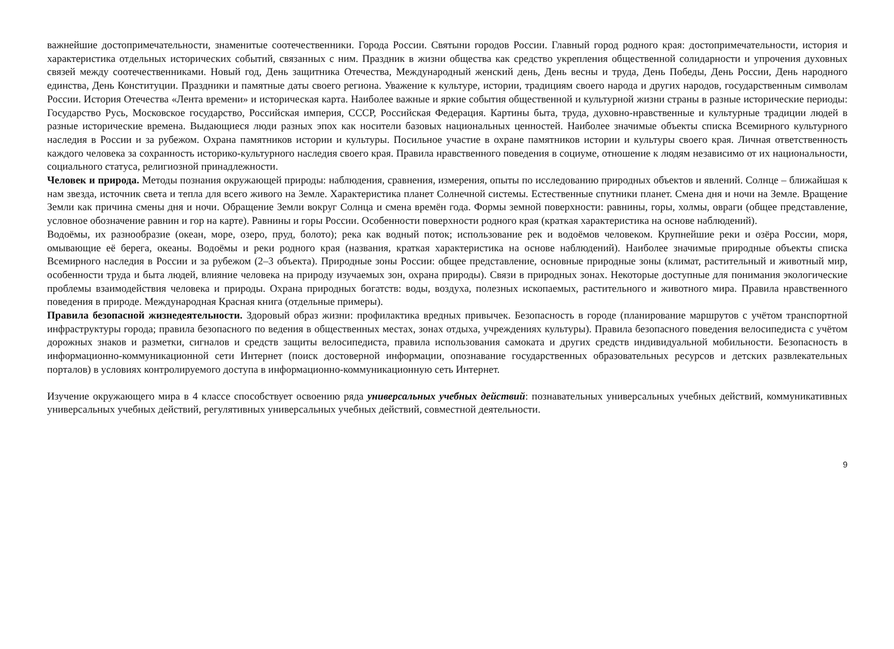важнейшие достопримечательности, знаменитые соотечественники. Города России. Святыни городов России. Главный город родного края: достопримечательности, история и характеристика отдельных исторических событий, связанных с ним. Праздник в жизни общества как средство укрепления общественной солидарности и упрочения духовных связей между соотечественниками. Новый год, День защитника Отечества, Международный женский день, День весны и труда, День Победы, День России, День народного единства, День Конституции. Праздники и памятные даты своего региона. Уважение к культуре, истории, традициям своего народа и других народов, государственным символам России. История Отечества «Лента времени» и историческая карта. Наиболее важные и яркие события общественной и культурной жизни страны в разные исторические периоды: Государство Русь, Московское государство, Российская империя, СССР, Российская Федерация. Картины быта, труда, духовно-нравственные и культурные традиции людей в разные исторические времена. Выдающиеся люди разных эпох как носители базовых национальных ценностей. Наиболее значимые объекты списка Всемирного культурного наследия в России и за рубежом. Охрана памятников истории и культуры. Посильное участие в охране памятников истории и культуры своего края. Личная ответственность каждого человека за сохранность историко-культурного наследия своего края. Правила нравственного поведения в социуме, отношение к людям независимо от их национальности, социального статуса, религиозной принадлежности.
Человек и природа. Методы познания окружающей природы: наблюдения, сравнения, измерения, опыты по исследованию природных объектов и явлений. Солнце – ближайшая к нам звезда, источник света и тепла для всего живого на Земле. Характеристика планет Солнечной системы. Естественные спутники планет. Смена дня и ночи на Земле. Вращение Земли как причина смены дня и ночи. Обращение Земли вокруг Солнца и смена времён года. Формы земной поверхности: равнины, горы, холмы, овраги (общее представление, условное обозначение равнин и гор на карте). Равнины и горы России. Особенности поверхности родного края (краткая характеристика на основе наблюдений).
Водоёмы, их разнообразие (океан, море, озеро, пруд, болото); река как водный поток; использование рек и водоёмов человеком. Крупнейшие реки и озёра России, моря, омывающие её берега, океаны. Водоёмы и реки родного края (названия, краткая характеристика на основе наблюдений). Наиболее значимые природные объекты списка Всемирного наследия в России и за рубежом (2–3 объекта). Природные зоны России: общее представление, основные природные зоны (климат, растительный и животный мир, особенности труда и быта людей, влияние человека на природу изучаемых зон, охрана природы). Связи в природных зонах. Некоторые доступные для понимания экологические проблемы взаимодействия человека и природы. Охрана природных богатств: воды, воздуха, полезных ископаемых, растительного и животного мира. Правила нравственного поведения в природе. Международная Красная книга (отдельные примеры).
Правила безопасной жизнедеятельности. Здоровый образ жизни: профилактика вредных привычек. Безопасность в городе (планирование маршрутов с учётом транспортной инфраструктуры города; правила безопасного по ведения в общественных местах, зонах отдыха, учреждениях культуры). Правила безопасного поведения велосипедиста с учётом дорожных знаков и разметки, сигналов и средств защиты велосипедиста, правила использования самоката и других средств индивидуальной мобильности. Безопасность в информационно-коммуникационной сети Интернет (поиск достоверной информации, опознавание государственных образовательных ресурсов и детских развлекательных порталов) в условиях контролируемого доступа в информационно-коммуникационную сеть Интернет.
Изучение окружающего мира в 4 классе способствует освоению ряда универсальных учебных действий: познавательных универсальных учебных действий, коммуникативных универсальных учебных действий, регулятивных универсальных учебных действий, совместной деятельности.
9